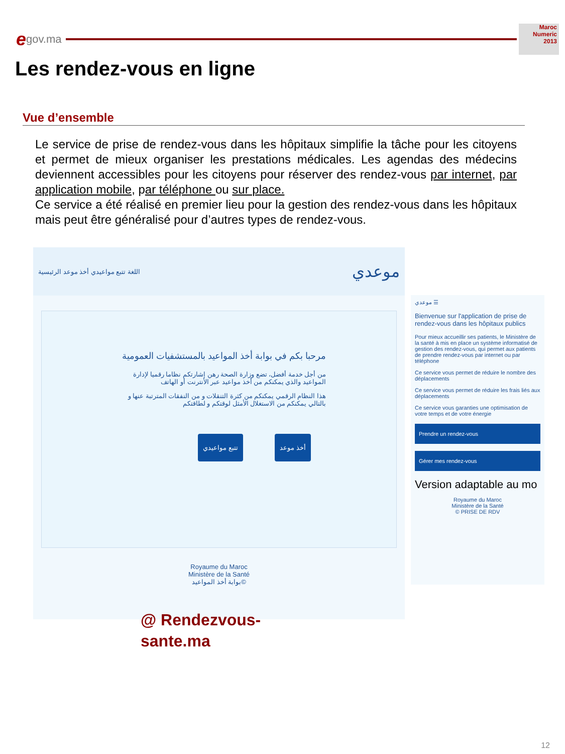egov.ma
Maroc Numeric 2013
Les rendez-vous en ligne
Vue d’ensemble
Le service de prise de rendez-vous dans les hôpitaux simplifie la tâche pour les citoyens et permet de mieux organiser les prestations médicales. Les agendas des médecins deviennent accessibles pour les citoyens pour réserver des rendez-vous par internet, par application mobile, par téléphone ou sur place.
Ce service a été réalisé en premier lieu pour la gestion des rendez-vous dans les hôpitaux mais peut être généralisé pour d’autres types de rendez-vous.
اللغة تتبع مواعيدي أخذ موعد الرئيسية موعدي
مرحبا بكم في بوابة أخذ المواعيد بالمستشفيات العمومية
من أجل خدمة أفضل، تضع وزارة الصحة رهن إشارتكم نظاما رقميا لإدارة المواعيد والذي يمكنكم من أخذ مواعيد عبر الأنترنت أو الهاتف
هذا النظام الرقمي يمكنكم من كثرة التنقلات و من النفقات المترتبة عنها و بالتالي يمكنكم من الاستغلال الأمثل لوقتكم و لطاقتكم
أخذ موعد تتبع مواعيدي
Royaume du Maroc
Ministère de la Santé
بوابة أخذ المواعيد©
موعدي ☰
Bienvenue sur l'application de prise de rendez-vous dans les hôpitaux publics
Pour mieux accueillir ses patients, le Ministère de la santé à mis en place un système informatisé de gestion des rendez-vous, qui permet aux patients de prendre rendez-vous par internet ou par téléphone
Ce service vous permet de réduire le nombre des déplacements
Ce service vous permet de réduire les frais liés aux déplacements
Ce service vous garanties une optimisation de votre temps et de votre énergie
Prendre un rendez-vous
Gérer mes rendez-vous
Version adaptable au mo
Royaume du Maroc
Ministère de la Santé
© PRISE DE RDV
@ Rendezvous-
sante.ma
12